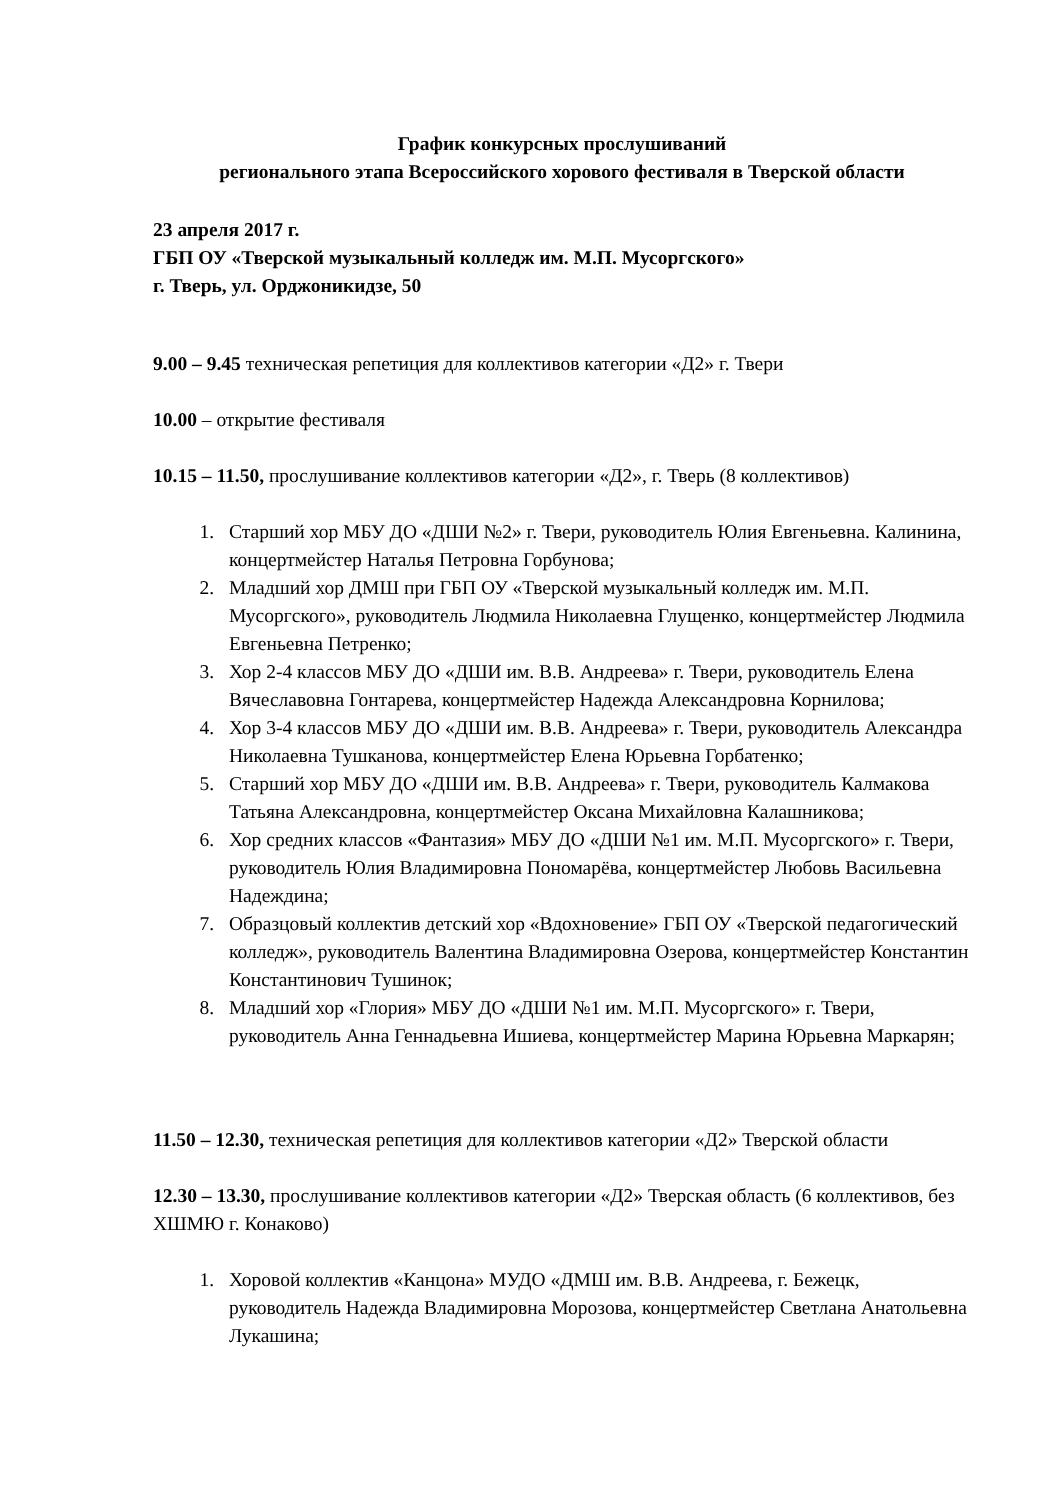График конкурсных прослушиваний
регионального этапа Всероссийского хорового фестиваля в Тверской области
23 апреля 2017 г.
ГБП ОУ «Тверской музыкальный колледж им. М.П. Мусоргского»
г. Тверь, ул. Орджоникидзе, 50
9.00 – 9.45 техническая репетиция для коллективов категории «Д2» г. Твери
10.00 – открытие фестиваля
10.15 – 11.50, прослушивание коллективов категории «Д2», г. Тверь (8 коллективов)
1. Старший хор МБУ ДО «ДШИ №2» г. Твери, руководитель Юлия Евгеньевна. Калинина, концертмейстер Наталья Петровна Горбунова;
2. Младший хор ДМШ при ГБП ОУ «Тверской музыкальный колледж им. М.П. Мусоргского», руководитель Людмила Николаевна Глущенко, концертмейстер Людмила Евгеньевна Петренко;
3. Хор 2-4 классов МБУ ДО «ДШИ им. В.В. Андреева» г. Твери, руководитель Елена Вячеславовна Гонтарева, концертмейстер Надежда Александровна Корнилова;
4. Хор 3-4 классов МБУ ДО «ДШИ им. В.В. Андреева» г. Твери, руководитель Александра Николаевна Тушканова, концертмейстер Елена Юрьевна Горбатенко;
5. Старший хор МБУ ДО «ДШИ им. В.В. Андреева» г. Твери, руководитель Калмакова Татьяна Александровна, концертмейстер Оксана Михайловна Калашникова;
6. Хор средних классов «Фантазия» МБУ ДО «ДШИ №1 им. М.П. Мусоргского» г. Твери, руководитель Юлия Владимировна Пономарёва, концертмейстер Любовь Васильевна Надеждина;
7. Образцовый коллектив детский хор «Вдохновение» ГБП ОУ «Тверской педагогический колледж», руководитель Валентина Владимировна Озерова, концертмейстер Константин Константинович Тушинок;
8. Младший хор «Глория» МБУ ДО «ДШИ №1 им. М.П. Мусоргского» г. Твери, руководитель Анна Геннадьевна Ишиева, концертмейстер Марина Юрьевна Маркарян;
11.50 – 12.30, техническая репетиция для коллективов категории «Д2» Тверской области
12.30 – 13.30, прослушивание коллективов категории «Д2» Тверская область (6 коллективов, без ХШМЮ г. Конаково)
1. Хоровой коллектив «Канцона» МУДО «ДМШ им. В.В. Андреева, г. Бежецк, руководитель Надежда Владимировна Морозова, концертмейстер Светлана Анатольевна Лукашина;